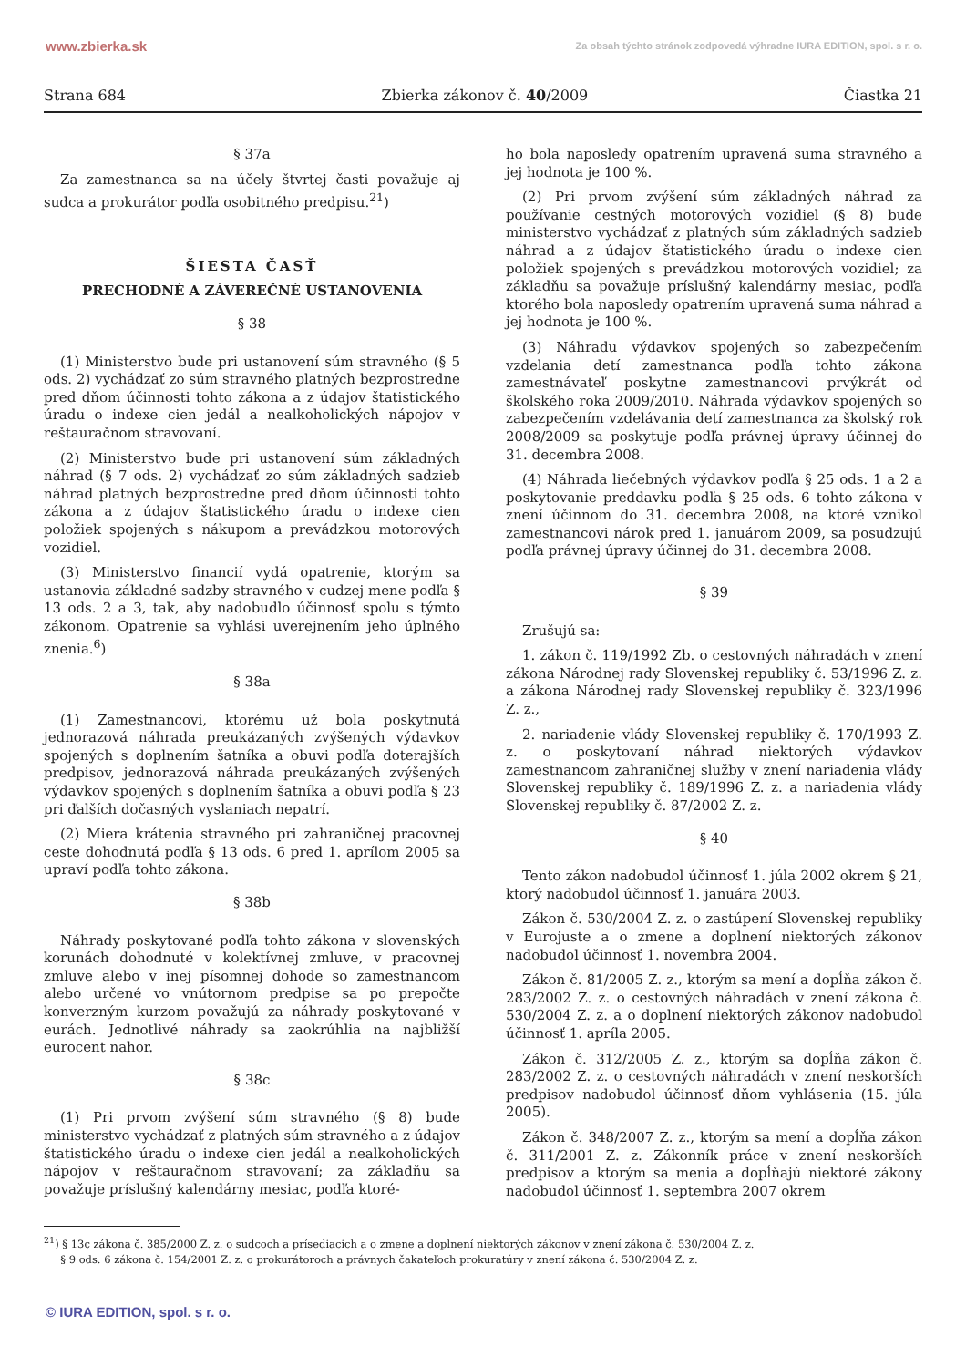www.zbierka.sk Za obsah týchto stránok zodpovedá výhradne IURA EDITION, spol. s r. o.
Strana 684 Zbierka zákonov č. 40/2009 Čiastka 21
§ 37a
Za zamestnanca sa na účely štvrtej časti považuje aj sudca a prokurátor podľa osobitného predpisu.<sup>21</sup>)
ŠIESTA ČASŤ
PRECHODNÉ A ZÁVEREČNÉ USTANOVENIA
§ 38
(1) Ministerstvo bude pri ustanovení súm stravného (§ 5 ods. 2) vychádzať zo súm stravného platných bezprostredne pred dňom účinnosti tohto zákona a z údajov štatistického úradu o indexe cien jedál a nealkoholických nápojov v reštauračnom stravovaní.
(2) Ministerstvo bude pri ustanovení súm základných náhrad (§ 7 ods. 2) vychádzať zo súm základných sadzieb náhrad platných bezprostredne pred dňom účinnosti tohto zákona a z údajov štatistického úradu o indexe cien položiek spojených s nákupom a prevádzkou motorových vozidiel.
(3) Ministerstvo financií vydá opatrenie, ktorým sa ustanovia základné sadzby stravného v cudzej mene podľa § 13 ods. 2 a 3, tak, aby nadobudlo účinnosť spolu s týmto zákonom. Opatrenie sa vyhlási uverejnením jeho úplného znenia.<sup>6</sup>)
§ 38a
(1) Zamestnancovi, ktorému už bola poskytnutá jednorazová náhrada preukázaných zvýšených výdavkov spojených s doplnením šatníka a obuvi podľa doterajších predpisov, jednorazová náhrada preukázaných zvýšených výdavkov spojených s doplnením šatníka a obuvi podľa § 23 pri ďalších dočasných vyslaniach nepatrí.
(2) Miera krátenia stravného pri zahraničnej pracovnej ceste dohodnutá podľa § 13 ods. 6 pred 1. aprílom 2005 sa upraví podľa tohto zákona.
§ 38b
Náhrady poskytované podľa tohto zákona v slovenských korunách dohodnuté v kolektívnej zmluve, v pracovnej zmluve alebo v inej písomnej dohode so zamestnancom alebo určené vo vnútornom predpise sa po prepočte konverzným kurzom považujú za náhrady poskytované v eurách. Jednotlivé náhrady sa zaokrúhlia na najbližší eurocent nahor.
§ 38c
(1) Pri prvom zvýšení súm stravného (§ 8) bude ministerstvo vychádzať z platných súm stravného a z údajov štatistického úradu o indexe cien jedál a nealkoholických nápojov v reštauračnom stravovaní; za základňu sa považuje príslušný kalendárny mesiac, podľa ktoré-
ho bola naposledy opatrením upravená suma stravného a jej hodnota je 100 %.
(2) Pri prvom zvýšení súm základných náhrad za používanie cestných motorových vozidiel (§ 8) bude ministerstvo vychádzať z platných súm základných sadzieb náhrad a z údajov štatistického úradu o indexe cien položiek spojených s prevádzkou motorových vozidiel; za základňu sa považuje príslušný kalendárny mesiac, podľa ktorého bola naposledy opatrením upravená suma náhrad a jej hodnota je 100 %.
(3) Náhradu výdavkov spojených so zabezpečením vzdelania detí zamestnanca podľa tohto zákona zamestnávateľ poskytne zamestnancovi prvýkrát od školského roka 2009/2010. Náhrada výdavkov spojených so zabezpečením vzdelávania detí zamestnanca za školský rok 2008/2009 sa poskytuje podľa právnej úpravy účinnej do 31. decembra 2008.
(4) Náhrada liečebných výdavkov podľa § 25 ods. 1 a 2 a poskytovanie preddavku podľa § 25 ods. 6 tohto zákona v znení účinnom do 31. decembra 2008, na ktoré vznikol zamestnancovi nárok pred 1. januárom 2009, sa posudzujú podľa právnej úpravy účinnej do 31. decembra 2008.
§ 39
Zrušujú sa:
1. zákon č. 119/1992 Zb. o cestovných náhradách v znení zákona Národnej rady Slovenskej republiky č. 53/1996 Z. z. a zákona Národnej rady Slovenskej republiky č. 323/1996 Z. z.,
2. nariadenie vlády Slovenskej republiky č. 170/1993 Z. z. o poskytovaní náhrad niektorých výdavkov zamestnancom zahraničnej služby v znení nariadenia vlády Slovenskej republiky č. 189/1996 Z. z. a nariadenia vlády Slovenskej republiky č. 87/2002 Z. z.
§ 40
Tento zákon nadobudol účinnosť 1. júla 2002 okrem § 21, ktorý nadobudol účinnosť 1. januára 2003.
Zákon č. 530/2004 Z. z. o zastúpení Slovenskej republiky v Eurojuste a o zmene a doplnení niektorých zákonov nadobudol účinnosť 1. novembra 2004.
Zákon č. 81/2005 Z. z., ktorým sa mení a dopĺňa zákon č. 283/2002 Z. z. o cestovných náhradách v znení zákona č. 530/2004 Z. z. a o doplnení niektorých zákonov nadobudol účinnosť 1. apríla 2005.
Zákon č. 312/2005 Z. z., ktorým sa dopĺňa zákon č. 283/2002 Z. z. o cestovných náhradách v znení neskorších predpisov nadobudol účinnosť dňom vyhlásenia (15. júla 2005).
Zákon č. 348/2007 Z. z., ktorým sa mení a dopĺňa zákon č. 311/2001 Z. z. Zákonník práce v znení neskorších predpisov a ktorým sa menia a dopĺňajú niektoré zákony nadobudol účinnosť 1. septembra 2007 okrem
<sup>21</sup>) § 13c zákona č. 385/2000 Z. z. o sudcoch a prísediacich a o zmene a doplnení niektorých zákonov v znení zákona č. 530/2004 Z. z.
§ 9 ods. 6 zákona č. 154/2001 Z. z. o prokurátoroch a právnych čakateľoch prokuratúry v znení zákona č. 530/2004 Z. z.
© IURA EDITION, spol. s r. o.